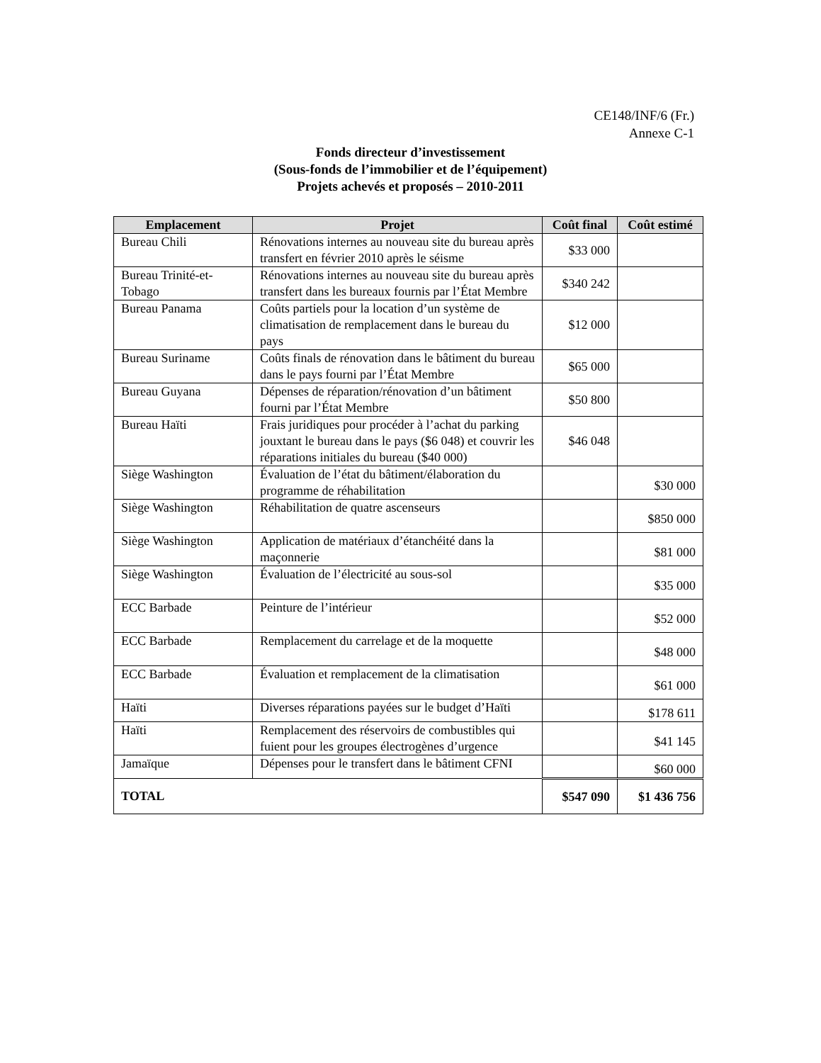CE148/INF/6 (Fr.)
Annexe C-1
Fonds directeur d’investissement
(Sous-fonds de l’immobilier et de l’équipement)
Projets achevés et proposés – 2010-2011
| Emplacement | Projet | Coût final | Coût estimé |
| --- | --- | --- | --- |
| Bureau Chili | Rénovations internes au nouveau site du bureau après transfert en février 2010 après le séisme | $33 000 | |
| Bureau Trinité-et-Tobago | Rénovations internes au nouveau site du bureau après transfert dans les bureaux fournis par l’État Membre | $340 242 | |
| Bureau Panama | Coûts partiels pour la location d’un système de climatisation de remplacement dans le bureau du pays | $12 000 | |
| Bureau Suriname | Coûts finals de rénovation dans le bâtiment du bureau dans le pays fourni par l’État Membre | $65 000 | |
| Bureau Guyana | Dépenses de réparation/rénovation d’un bâtiment fourni par l’État Membre | $50 800 | |
| Bureau Haïti | Frais juridiques pour procéder à l’achat du parking jouxtant le bureau dans le pays ($6 048) et couvrir les réparations initiales du bureau ($40 000) | $46 048 | |
| Siège Washington | Évaluation de l’état du bâtiment/élaboration du programme de réhabilitation | | $30 000 |
| Siège Washington | Réhabilitation de quatre ascenseurs | | $850 000 |
| Siège Washington | Application de matériaux d’étanchéité dans la maçonnerie | | $81 000 |
| Siège Washington | Évaluation de l’électricité au sous-sol | | $35 000 |
| ECC Barbade | Peinture de l’intérieur | | $52 000 |
| ECC Barbade | Remplacement du carrelage et de la moquette | | $48 000 |
| ECC Barbade | Évaluation et remplacement de la climatisation | | $61 000 |
| Haïti | Diverses réparations payées sur le budget d’Haïti | | $178 611 |
| Haïti | Remplacement des réservoirs de combustibles qui fuient pour les groupes électrogènes d’urgence | | $41 145 |
| Jamaïque | Dépenses pour le transfert dans le bâtiment CFNI | | $60 000 |
| TOTAL | | $547 090 | $1 436 756 |